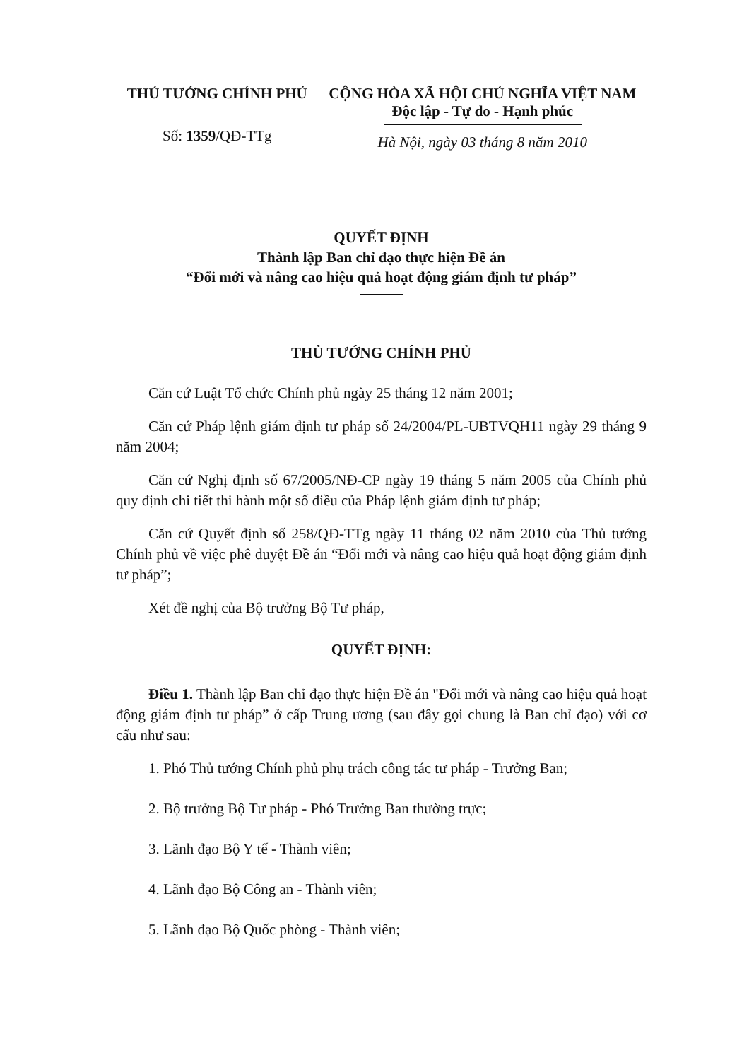THỦ TƯỚNG CHÍNH PHỦ
Số: 1359/QĐ-TTg
CỘNG HÒA XÃ HỘI CHỦ NGHĨA VIỆT NAM
Độc lập - Tự do - Hạnh phúc
Hà Nội, ngày 03 tháng 8 năm 2010
QUYẾT ĐỊNH
Thành lập Ban chỉ đạo thực hiện Đề án
“Đổi mới và nâng cao hiệu quả hoạt động giám định tư pháp”
THỦ TƯỚNG CHÍNH PHỦ
Căn cứ Luật Tổ chức Chính phủ ngày 25 tháng 12 năm 2001;
Căn cứ Pháp lệnh giám định tư pháp số 24/2004/PL-UBTVQH11 ngày 29 tháng 9 năm 2004;
Căn cứ Nghị định số 67/2005/NĐ-CP ngày 19 tháng 5 năm 2005 của Chính phủ quy định chi tiết thi hành một số điều của Pháp lệnh giám định tư pháp;
Căn cứ Quyết định số 258/QĐ-TTg ngày 11 tháng 02 năm 2010 của Thủ tướng Chính phủ về việc phê duyệt Đề án “Đổi mới và nâng cao hiệu quả hoạt động giám định tư pháp”;
Xét đề nghị của Bộ trưởng Bộ Tư pháp,
QUYẾT ĐỊNH:
Điều 1. Thành lập Ban chỉ đạo thực hiện Đề án "Đổi mới và nâng cao hiệu quả hoạt động giám định tư pháp” ở cấp Trung ương (sau đây gọi chung là Ban chỉ đạo) với cơ cấu như sau:
1. Phó Thủ tướng Chính phủ phụ trách công tác tư pháp - Trưởng Ban;
2. Bộ trưởng Bộ Tư pháp - Phó Trưởng Ban thường trực;
3. Lãnh đạo Bộ Y tế - Thành viên;
4. Lãnh đạo Bộ Công an - Thành viên;
5. Lãnh đạo Bộ Quốc phòng - Thành viên;